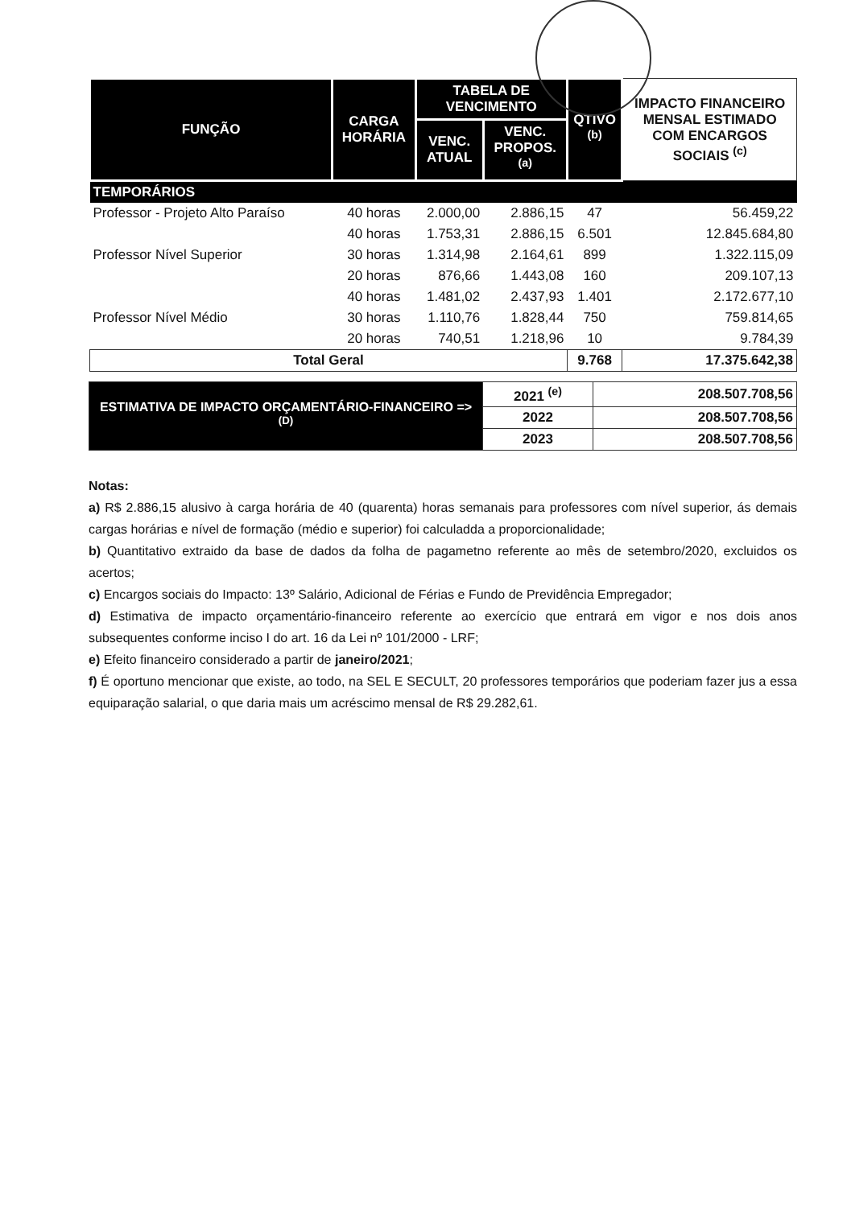| FUNÇÃO | CARGA HORÁRIA | TABELA DE VENCIMENTO | | QTIVO <sup>(b)</sup> | IMPACTO FINANCEIRO MENSAL ESTIMADO COM ENCARGOS SOCIAIS <sup>(c)</sup> |
| --- | --- | --- | --- | --- | --- |
| | | VENC. ATUAL | VENC. PROPOS. <sup>(a)</sup> | | |
| TEMPORÁRIOS | | | | | |
| Professor - Projeto Alto Paraíso | 40 horas | 2.000,00 | 2.886,15 | 47 | 56.459,22 |
| | 40 horas | 1.753,31 | 2.886,15 | 6.501 | 12.845.684,80 |
| Professor Nível Superior | 30 horas | 1.314,98 | 2.164,61 | 899 | 1.322.115,09 |
| | 20 horas | 876,66 | 1.443,08 | 160 | 209.107,13 |
| | 40 horas | 1.481,02 | 2.437,93 | 1.401 | 2.172.677,10 |
| Professor Nível Médio | 30 horas | 1.110,76 | 1.828,44 | 750 | 759.814,65 |
| | 20 horas | 740,51 | 1.218,96 | 10 | 9.784,39 |
| Total Geral | | | | 9.768 | 17.375.642,38 |
| ESTIMATIVA DE IMPACTO ORÇAMENTÁRIO-FINANCEIRO => <sup>(D)</sup> | 2021 <sup>(e)</sup> | 208.507.708,56 |
| | 2022 | 208.507.708,56 |
| | 2023 | 208.507.708,56 |
Notas:
a) R$ 2.886,15 alusivo à carga horária de 40 (quarenta) horas semanais para professores com nível superior, ás demais cargas horárias e nível de formação (médio e superior) foi calculadda a proporcionalidade;
b) Quantitativo extraido da base de dados da folha de pagametno referente ao mês de setembro/2020, excluidos os acertos;
c) Encargos sociais do Impacto: 13º Salário, Adicional de Férias e Fundo de Previdência Empregador;
d) Estimativa de impacto orçamentário-financeiro referente ao exercício que entrará em vigor e nos dois anos subsequentes conforme inciso I do art. 16 da Lei nº 101/2000 - LRF;
e) Efeito financeiro considerado a partir de janeiro/2021;
f) É oportuno mencionar que existe, ao todo, na SEL E SECULT, 20 professores temporários que poderiam fazer jus a essa equiparação salarial, o que daria mais um acréscimo mensal de R$ 29.282,61.